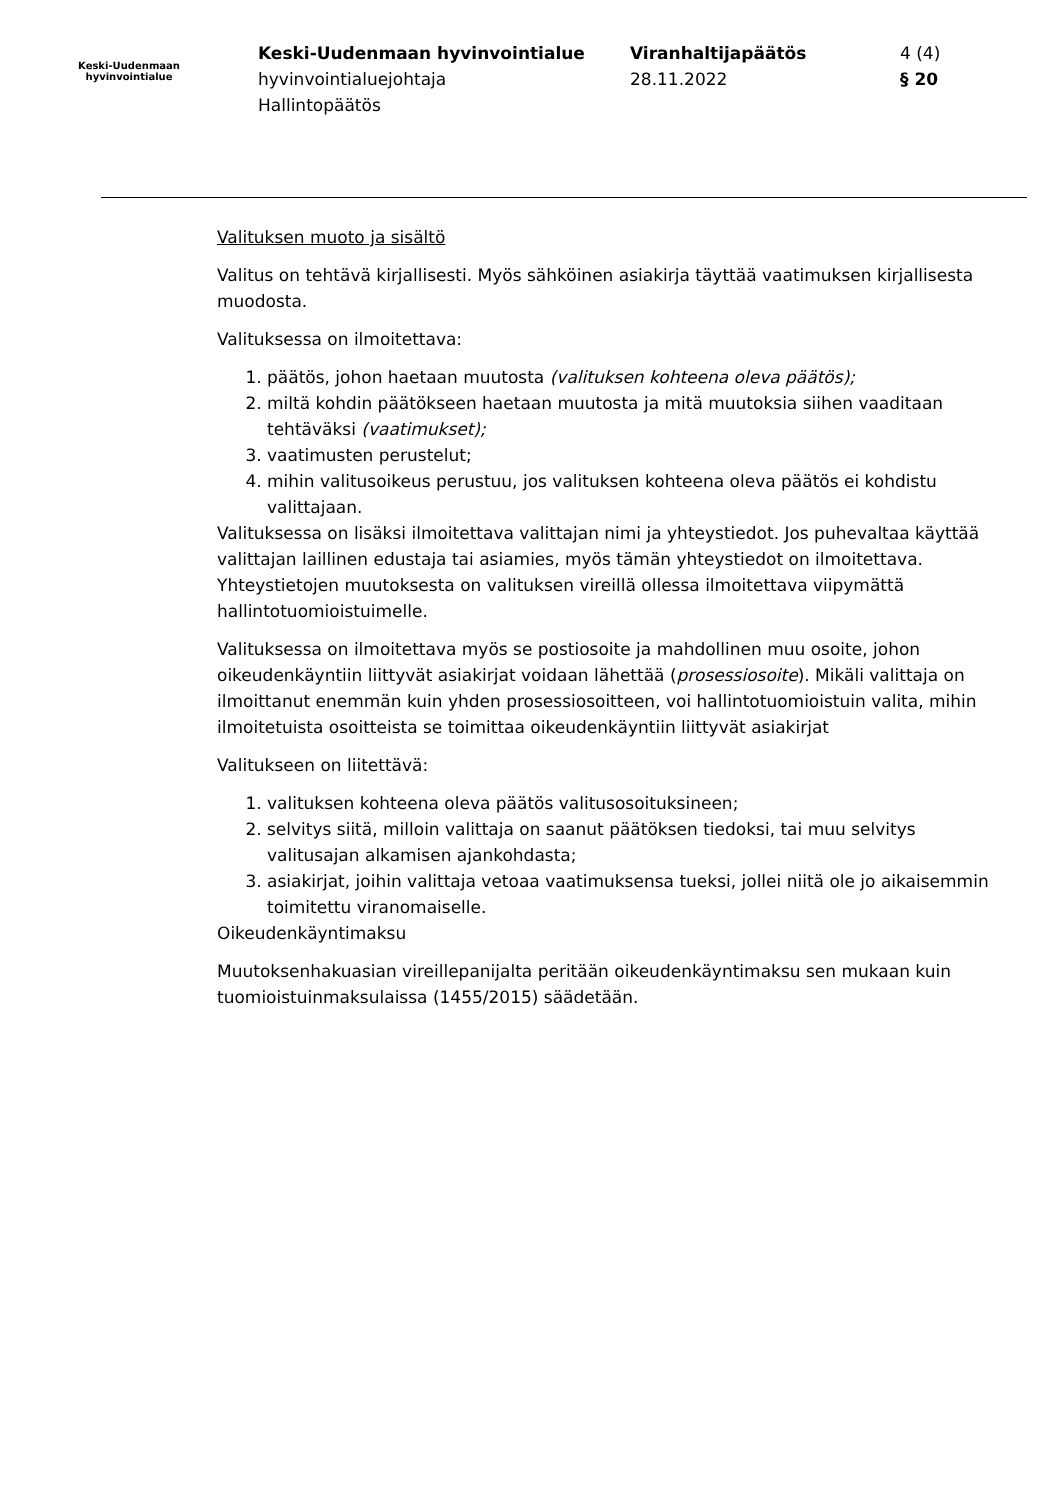Keski-Uudenmaan
hyvinvointialue
Keski-Uudenmaan hyvinvointialue
hyvinvointialuejohtaja
Hallintopäätös
Viranhaltijapäätös
28.11.2022
4 (4)
§ 20
Valituksen muoto ja sisältö
Valitus on tehtävä kirjallisesti. Myös sähköinen asiakirja täyttää vaatimuksen kirjallisesta muodosta.
Valituksessa on ilmoitettava:
1. päätös, johon haetaan muutosta (valituksen kohteena oleva päätös);
2. miltä kohdin päätökseen haetaan muutosta ja mitä muutoksia siihen vaaditaan tehtäväksi (vaatimukset);
3. vaatimusten perustelut;
4. mihin valitusoikeus perustuu, jos valituksen kohteena oleva päätös ei kohdistu valittajaan.
Valituksessa on lisäksi ilmoitettava valittajan nimi ja yhteystiedot. Jos puhevaltaa käyttää valittajan laillinen edustaja tai asiamies, myös tämän yhteystiedot on ilmoitettava. Yhteystietojen muutoksesta on valituksen vireillä ollessa ilmoitettava viipymättä hallintotuomioistuimelle.
Valituksessa on ilmoitettava myös se postiosoite ja mahdollinen muu osoite, johon oikeudenkäyntiin liittyvät asiakirjat voidaan lähettää (prosessiosoite). Mikäli valittaja on ilmoittanut enemmän kuin yhden prosessiosoitteen, voi hallintotuomioistuin valita, mihin ilmoitetuista osoitteista se toimittaa oikeudenkäyntiin liittyvät asiakirjat
Valitukseen on liitettävä:
1. valituksen kohteena oleva päätös valitusosoituksineen;
2. selvitys siitä, milloin valittaja on saanut päätöksen tiedoksi, tai muu selvitys valitusajan alkamisen ajankohdasta;
3. asiakirjat, joihin valittaja vetoaa vaatimuksensa tueksi, jollei niitä ole jo aikaisemmin toimitettu viranomaiselle.
Oikeudenkäyntimaksu
Muutoksenhakuasian vireillepanijalta peritään oikeudenkäyntimaksu sen mukaan kuin tuomioistuinmaksulaissa (1455/2015) säädetään.